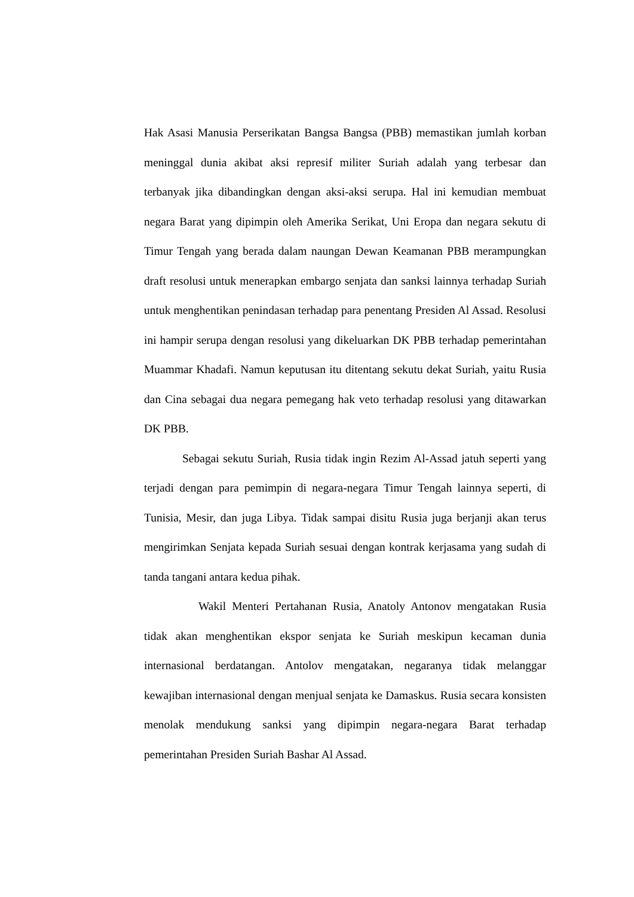Hak Asasi Manusia Perserikatan Bangsa Bangsa (PBB) memastikan jumlah korban meninggal dunia akibat aksi represif militer Suriah adalah yang terbesar dan terbanyak jika dibandingkan dengan aksi-aksi serupa. Hal ini kemudian membuat negara Barat yang dipimpin oleh Amerika Serikat, Uni Eropa dan negara sekutu di Timur Tengah yang berada dalam naungan Dewan Keamanan PBB merampungkan draft resolusi untuk menerapkan embargo senjata dan sanksi lainnya terhadap Suriah untuk menghentikan penindasan terhadap para penentang Presiden Al Assad. Resolusi ini hampir serupa dengan resolusi yang dikeluarkan DK PBB terhadap pemerintahan Muammar Khadafi. Namun keputusan itu ditentang sekutu dekat Suriah, yaitu Rusia dan Cina sebagai dua negara pemegang hak veto terhadap resolusi yang ditawarkan DK PBB.
Sebagai sekutu Suriah, Rusia tidak ingin Rezim Al-Assad jatuh seperti yang terjadi dengan para pemimpin di negara-negara Timur Tengah lainnya seperti, di Tunisia, Mesir, dan juga Libya. Tidak sampai disitu Rusia juga berjanji akan terus mengirimkan Senjata kepada Suriah sesuai dengan kontrak kerjasama yang sudah di tanda tangani antara kedua pihak.
Wakil Menteri Pertahanan Rusia, Anatoly Antonov mengatakan Rusia tidak akan menghentikan ekspor senjata ke Suriah meskipun kecaman dunia internasional berdatangan. Antolov mengatakan, negaranya tidak melanggar kewajiban internasional dengan menjual senjata ke Damaskus. Rusia secara konsisten menolak mendukung sanksi yang dipimpin negara-negara Barat terhadap pemerintahan Presiden Suriah Bashar Al Assad.